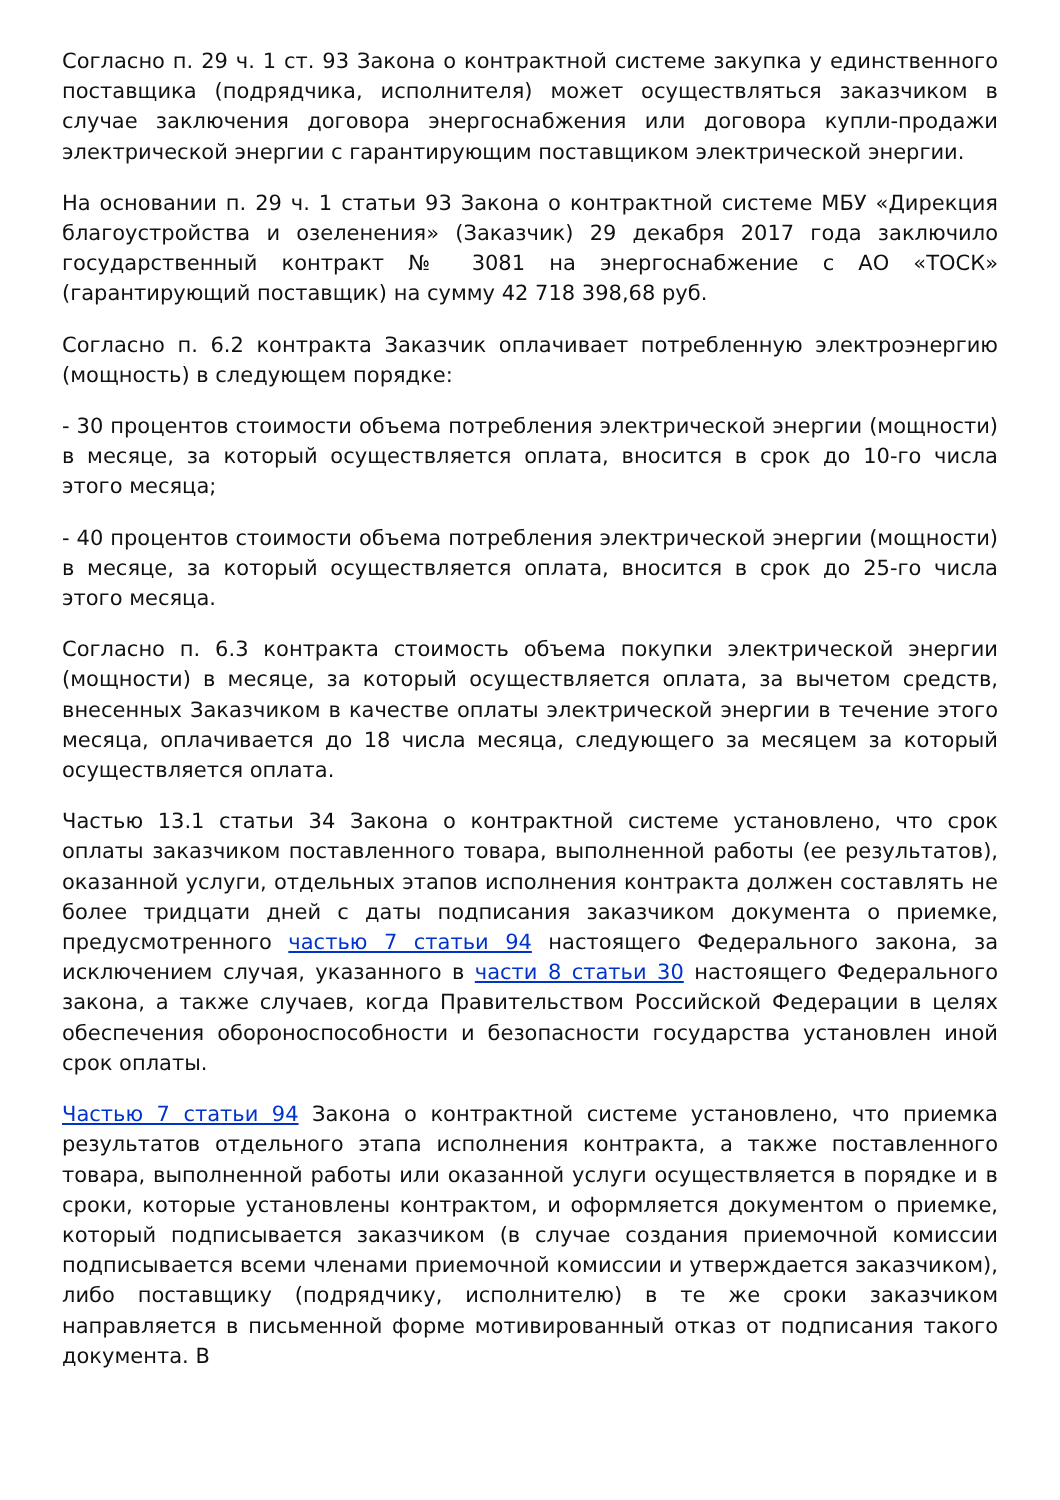Согласно п. 29 ч. 1 ст. 93 Закона о контрактной системе закупка у единственного поставщика (подрядчика, исполнителя) может осуществляться заказчиком в случае заключения договора энергоснабжения или договора купли-продажи электрической энергии с гарантирующим поставщиком электрической энергии.
На основании п. 29 ч. 1 статьи 93 Закона о контрактной системе МБУ «Дирекция благоустройства и озеленения» (Заказчик) 29 декабря 2017 года заключило государственный контракт № 3081 на энергоснабжение с АО «ТОСК» (гарантирующий поставщик) на сумму 42 718 398,68 руб.
Согласно п. 6.2 контракта Заказчик оплачивает потребленную электроэнергию (мощность) в следующем порядке:
- 30 процентов стоимости объема потребления электрической энергии (мощности) в месяце, за который осуществляется оплата, вносится в срок до 10-го числа этого месяца;
- 40 процентов стоимости объема потребления электрической энергии (мощности) в месяце, за который осуществляется оплата, вносится в срок до 25-го числа этого месяца.
Согласно п. 6.3 контракта стоимость объема покупки электрической энергии (мощности) в месяце, за который осуществляется оплата, за вычетом средств, внесенных Заказчиком в качестве оплаты электрической энергии в течение этого месяца, оплачивается до 18 числа месяца, следующего за месяцем за который осуществляется оплата.
Частью 13.1 статьи 34 Закона о контрактной системе установлено, что срок оплаты заказчиком поставленного товара, выполненной работы (ее результатов), оказанной услуги, отдельных этапов исполнения контракта должен составлять не более тридцати дней с даты подписания заказчиком документа о приемке, предусмотренного частью 7 статьи 94 настоящего Федерального закона, за исключением случая, указанного в части 8 статьи 30 настоящего Федерального закона, а также случаев, когда Правительством Российской Федерации в целях обеспечения обороноспособности и безопасности государства установлен иной срок оплаты.
Частью 7 статьи 94 Закона о контрактной системе установлено, что приемка результатов отдельного этапа исполнения контракта, а также поставленного товара, выполненной работы или оказанной услуги осуществляется в порядке и в сроки, которые установлены контрактом, и оформляется документом о приемке, который подписывается заказчиком (в случае создания приемочной комиссии подписывается всеми членами приемочной комиссии и утверждается заказчиком), либо поставщику (подрядчику, исполнителю) в те же сроки заказчиком направляется в письменной форме мотивированный отказ от подписания такого документа. В